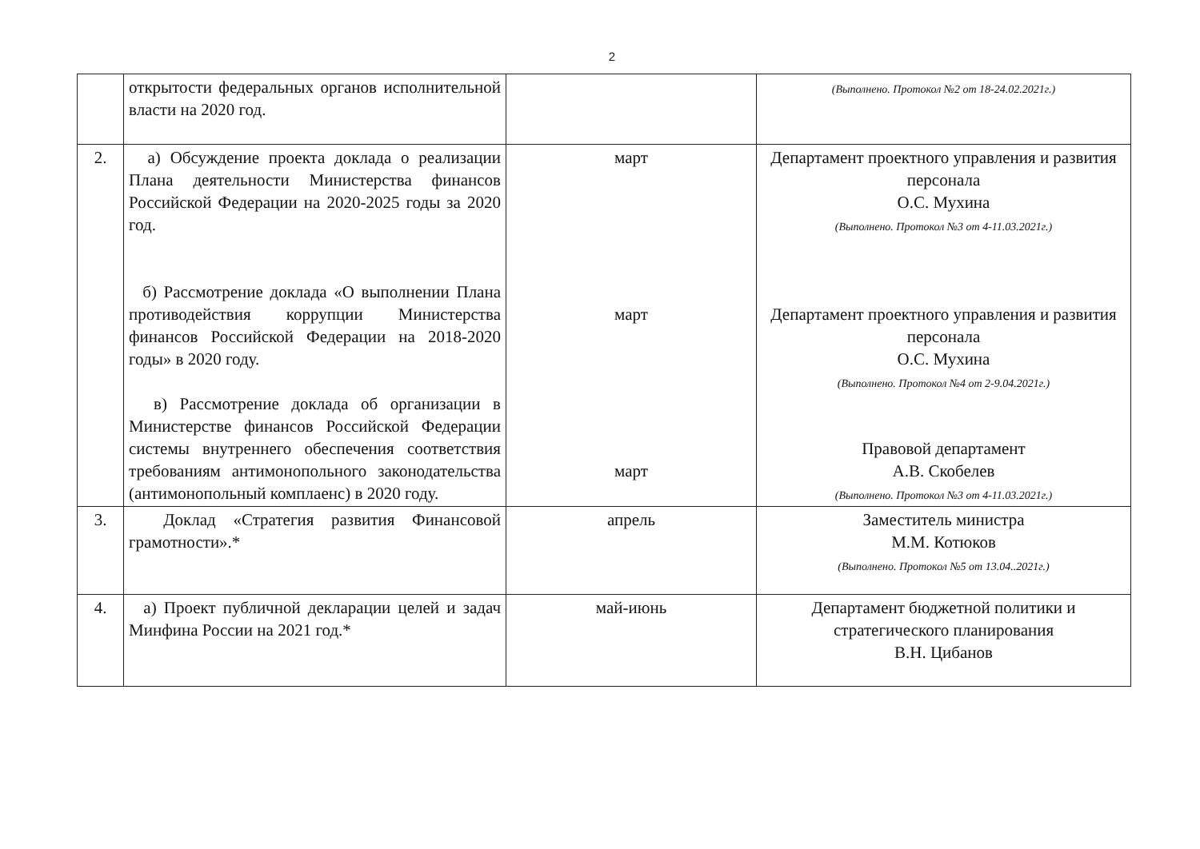2
| | открытости федеральных органов исполнительной власти на 2020 год. | | (Выполнено. Протокол №2 от 18-24.02.2021г.) |
| 2. | а) Обсуждение проекта доклада о реализации Плана деятельности Министерства финансов Российской Федерации на 2020-2025 годы за 2020 год. б) Рассмотрение доклада «О выполнении Плана противодействия коррупции Министерства финансов Российской Федерации на 2018-2020 годы» в 2020 году. в) Рассмотрение доклада об организации в Министерстве финансов Российской Федерации системы внутреннего обеспечения соответствия требованиям антимонопольного законодательства (антимонопольный комплаенс) в 2020 году. | март март март | Департамент проектного управления и развития персонала О.С. Мухина (Выполнено. Протокол №3 от 4-11.03.2021г.) Департамент проектного управления и развития персонала О.С. Мухина (Выполнено. Протокол №4 от 2-9.04.2021г.) Правовой департамент А.В. Скобелев (Выполнено. Протокол №3 от 4-11.03.2021г.) |
| 3. | Доклад «Стратегия развития Финансовой грамотности».* | апрель | Заместитель министра М.М. Котюков (Выполнено. Протокол №5 от 13.04..2021г.) |
| 4. | а) Проект публичной декларации целей и задач Минфина России на 2021 год.* | май-июнь | Департамент бюджетной политики и стратегического планирования В.Н. Цибанов |